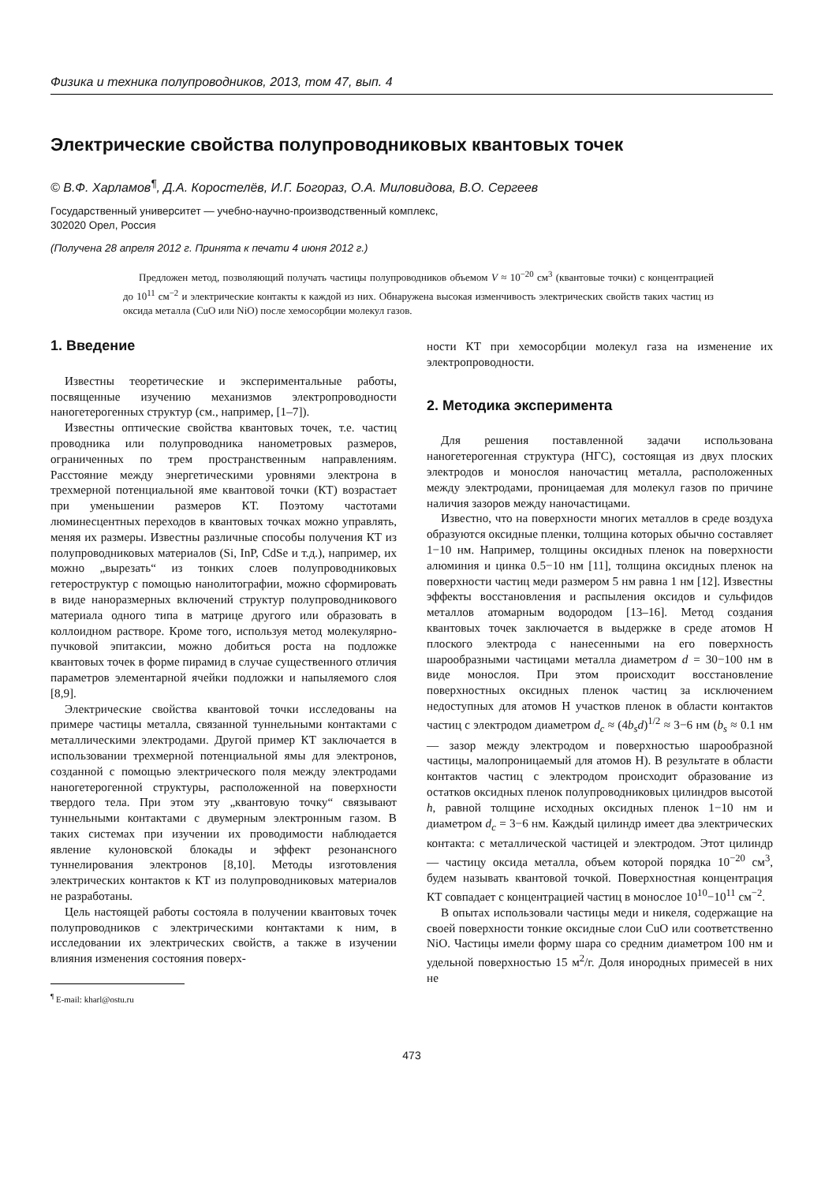Физика и техника полупроводников, 2013, том 47, вып. 4
Электрические свойства полупроводниковых квантовых точек
© В.Ф. Харламов<sup>¶</sup>, Д.А. Коростелёв, И.Г. Богораз, О.А. Миловидова, В.О. Сергеев
Государственный университет — учебно-научно-производственный комплекс,
302020 Орел, Россия
(Получена 28 апреля 2012 г. Принята к печати 4 июня 2012 г.)
Предложен метод, позволяющий получать частицы полупроводников объемом V ≈ 10<sup>−20</sup> см<sup>3</sup> (квантовые точки) с концентрацией до 10<sup>11</sup> см<sup>−2</sup> и электрические контакты к каждой из них. Обнаружена высокая изменчивость электрических свойств таких частиц из оксида металла (CuO или NiO) после хемосорбции молекул газов.
1. Введение
Известны теоретические и экспериментальные работы, посвященные изучению механизмов электропроводности наногетерогенных структур (см., например, [1–7]).
Известны оптические свойства квантовых точек, т.е. частиц проводника или полупроводника нанометровых размеров, ограниченных по трем пространственным направлениям. Расстояние между энергетическими уровнями электрона в трехмерной потенциальной яме квантовой точки (КТ) возрастает при уменьшении размеров КТ. Поэтому частотами люминесцентных переходов в квантовых точках можно управлять, меняя их размеры. Известны различные способы получения КТ из полупроводниковых материалов (Si, InP, CdSe и т.д.), например, их можно „вырезать“ из тонких слоев полупроводниковых гетероструктур с помощью нанолитографии, можно сформировать в виде наноразмерных включений структур полупроводникового материала одного типа в матрице другого или образовать в коллоидном растворе. Кроме того, используя метод молекулярно-пучковой эпитаксии, можно добиться роста на подложке квантовых точек в форме пирамид в случае существенного отличия параметров элементарной ячейки подложки и напыляемого слоя [8,9].
Электрические свойства квантовой точки исследованы на примере частицы металла, связанной туннельными контактами с металлическими электродами. Другой пример КТ заключается в использовании трехмерной потенциальной ямы для электронов, созданной с помощью электрического поля между электродами наногетерогенной структуры, расположенной на поверхности твердого тела. При этом эту „квантовую точку“ связывают туннельными контактами с двумерным электронным газом. В таких системах при изучении их проводимости наблюдается явление кулоновской блокады и эффект резонансного туннелирования электронов [8,10]. Методы изготовления электрических контактов к КТ из полупроводниковых материалов не разработаны.
Цель настоящей работы состояла в получении квантовых точек полупроводников с электрическими контактами к ним, в исследовании их электрических свойств, а также в изучении влияния изменения состояния поверх-
<sup>¶</sup> E-mail: kharl@ostu.ru
ности КТ при хемосорбции молекул газа на изменение их электропроводности.
2. Методика эксперимента
Для решения поставленной задачи использована наногетерогенная структура (НГС), состоящая из двух плоских электродов и монослоя наночастиц металла, расположенных между электродами, проницаемая для молекул газов по причине наличия зазоров между наночастицами.
Известно, что на поверхности многих металлов в среде воздуха образуются оксидные пленки, толщина которых обычно составляет 1−10 нм. Например, толщины оксидных пленок на поверхности алюминия и цинка 0.5−10 нм [11], толщина оксидных пленок на поверхности частиц меди размером 5 нм равна 1 нм [12]. Известны эффекты восстановления и распыления оксидов и сульфидов металлов атомарным водородом [13–16]. Метод создания квантовых точек заключается в выдержке в среде атомов H плоского электрода с нанесенными на его поверхность шарообразными частицами металла диаметром d = 30−100 нм в виде монослоя. При этом происходит восстановление поверхностных оксидных пленок частиц за исключением недоступных для атомов H участков пленок в области контактов частиц с электродом диаметром d<sub>c</sub> ≈ (4b<sub>s</sub>d)<sup>1/2</sup> ≈ 3−6 нм (b<sub>s</sub> ≈ 0.1 нм — зазор между электродом и поверхностью шарообразной частицы, малопроницаемый для атомов H). В результате в области контактов частиц с электродом происходит образование из остатков оксидных пленок полупроводниковых цилиндров высотой h, равной толщине исходных оксидных пленок 1−10 нм и диаметром d<sub>c</sub> = 3−6 нм. Каждый цилиндр имеет два электрических контакта: с металлической частицей и электродом. Этот цилиндр — частицу оксида металла, объем которой порядка 10<sup>−20</sup> см<sup>3</sup>, будем называть квантовой точкой. Поверхностная концентрация КТ совпадает с концентрацией частиц в монослое 10<sup>10</sup>−10<sup>11</sup> см<sup>−2</sup>.
В опытах использовали частицы меди и никеля, содержащие на своей поверхности тонкие оксидные слои CuO или соответственно NiO. Частицы имели форму шара со средним диаметром 100 нм и удельной поверхностью 15 м<sup>2</sup>/г. Доля инородных примесей в них не
473